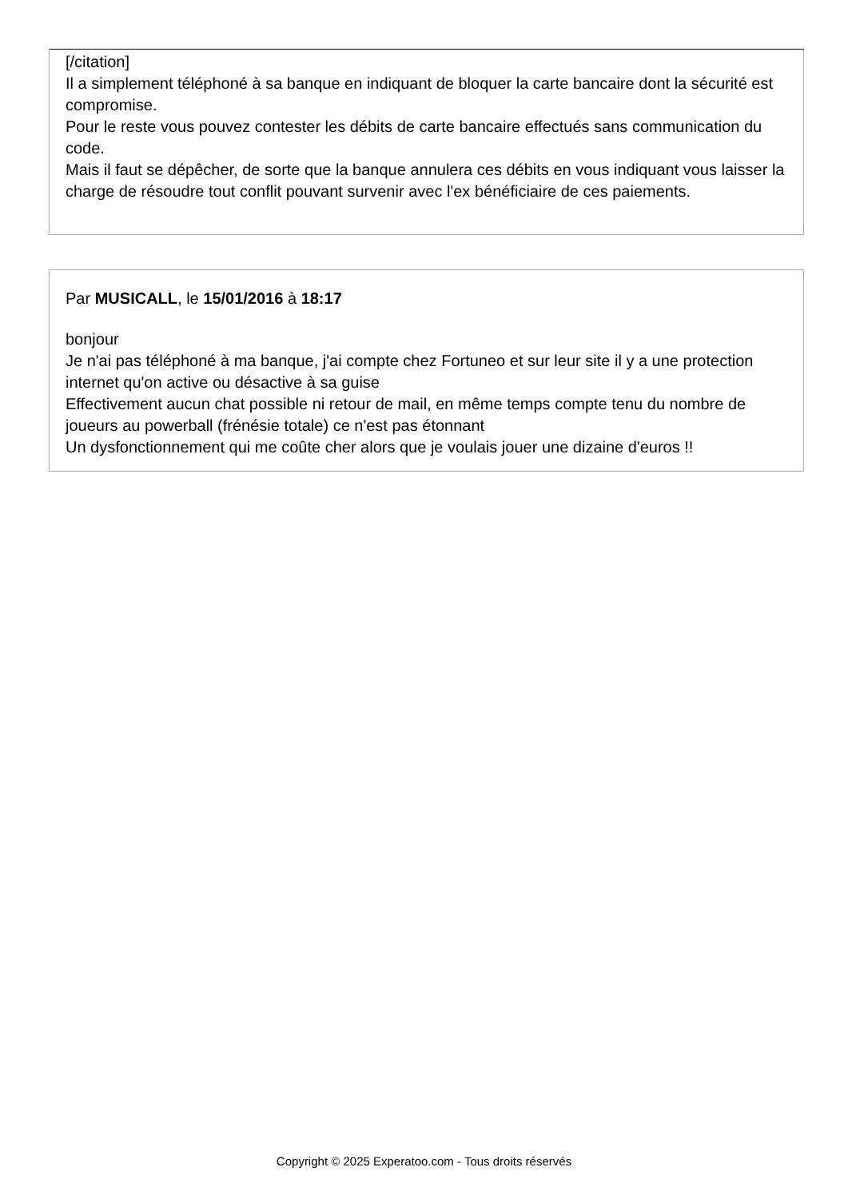[/citation]
Il a simplement téléphoné à sa banque en indiquant de bloquer la carte bancaire dont la sécurité est compromise.
Pour le reste vous pouvez contester les débits de carte bancaire effectués sans communication du code.
Mais il faut se dépêcher, de sorte que la banque annulera ces débits en vous indiquant vous laisser la charge de résoudre tout conflit pouvant survenir avec l'ex bénéficiaire de ces paiements.
Par MUSICALL, le 15/01/2016 à 18:17
bonjour
Je n'ai pas téléphoné à ma banque, j'ai compte chez Fortuneo et sur leur site il y a une protection internet qu'on active ou désactive à sa guise
Effectivement aucun chat possible ni retour de mail, en même temps compte tenu du nombre de joueurs au powerball (frénésie totale) ce n'est pas étonnant
Un dysfonctionnement qui me coûte cher alors que je voulais jouer une dizaine d'euros !!
Copyright © 2025 Experatoo.com - Tous droits réservés